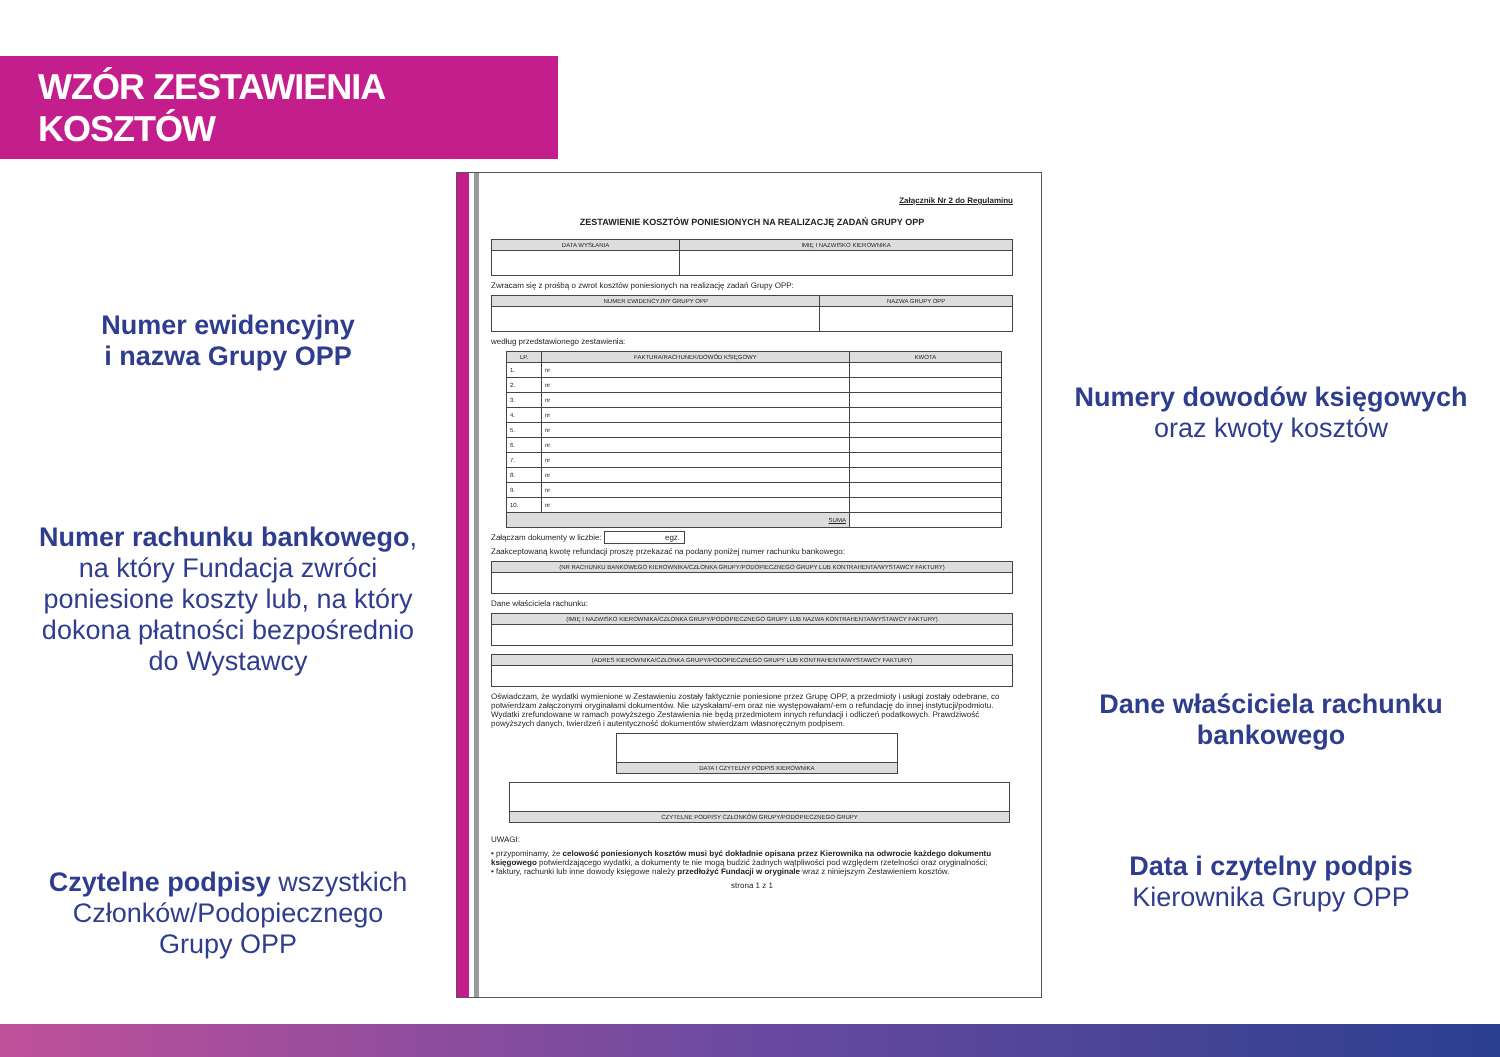WZÓR ZESTAWIENIA KOSZTÓW
Numer ewidencyjny
i nazwa Grupy OPP
Numer rachunku bankowego,
na który Fundacja zwróci
poniesione koszty lub, na który
dokona płatności bezpośrednio
do Wystawcy
Czytelne podpisy wszystkich
Członków/Podopiecznego
Grupy OPP
Załącznik Nr 2 do Regulaminu
ZESTAWIENIE KOSZTÓW PONIESIONYCH NA REALIZACJĘ ZADAŃ GRUPY OPP
| DATA WYSŁANIA | IMIĘ I NAZWISKO KIEROWNIKA |
| --- | --- |
Zwracam się z prośbą o zwrot kosztów poniesionych na realizację zadań Grupy OPP:
| NUMER EWIDENCYJNY GRUPY OPP | NAZWA GRUPY OPP |
| --- | --- |
według przedstawionego zestawienia:
| LP. | FAKTURA/RACHUNEK/DOWÓD KSIĘGOWY | KWOTA |
| --- | --- | --- |
| 1. | nr | |
| 2. | nr | |
| 3. | nr | |
| 4. | nr | |
| 5. | nr | |
| 6. | nr | |
| 7. | nr | |
| 8. | nr | |
| 9. | nr | |
| 10. | nr | |
| SUMA | | |
Załączam dokumenty w liczbie: egz.
Zaakceptowaną kwotę refundacji proszę przekazać na podany poniżej numer rachunku bankowego:
| (NR RACHUNKU BANKOWEGO KIEROWNIKA/CZŁONKA GRUPY/PODOPIECZNEGO GRUPY LUB KONTRAHENTA/WYSTAWCY FAKTURY) |
| --- |
Dane właściciela rachunku:
| (IMIĘ I NAZWISKO KIEROWNIKA/CZŁONKA GRUPY/PODOPIECZNEGO GRUPY LUB NAZWA KONTRAHENTA/WYSTAWCY FAKTURY) |
| --- |
| (ADRES KIEROWNIKA/CZŁONKA GRUPY/PODOPIECZNEGO GRUPY LUB KONTRAHENTA/WYSTAWCY FAKTURY) |
| --- |
Oświadczam, że wydatki wymienione w Zestawieniu zostały faktycznie poniesione przez Grupę OPP, a przedmioty i usługi zostały odebrane, co potwierdzam załączonymi oryginałami dokumentów. Nie uzyskałam/-em oraz nie występowałam/-em o refundację do innej instytucji/podmiotu. Wydatki zrefundowane w ramach powyższego Zestawienia nie będą przedmiotem innych refundacji i odliczeń podatkowych. Prawdziwość powyższych danych, twierdzeń i autentyczność dokumentów stwierdzam własnoręcznym podpisem.
| DATA I CZYTELNY PODPIS KIEROWNIKA |
| --- |
| CZYTELNE PODPISY CZŁONKÓW GRUPY/PODOPIECZNEGO GRUPY |
| --- |
UWAGI:
• przypominamy, że celowość poniesionych kosztów musi być dokładnie opisana przez Kierownika na odwrocie każdego dokumentu księgowego potwierdzającego wydatki, a dokumenty te nie mogą budzić żadnych wątpliwości pod względem rzetelności oraz oryginalności;
• faktury, rachunki lub inne dowody księgowe należy przedłożyć Fundacji w oryginale wraz z niniejszym Zestawieniem kosztów.
strona 1 z 1
Numery dowodów księgowych
oraz kwoty kosztów
Dane właściciela rachunku
bankowego
Data i czytelny podpis
Kierownika Grupy OPP